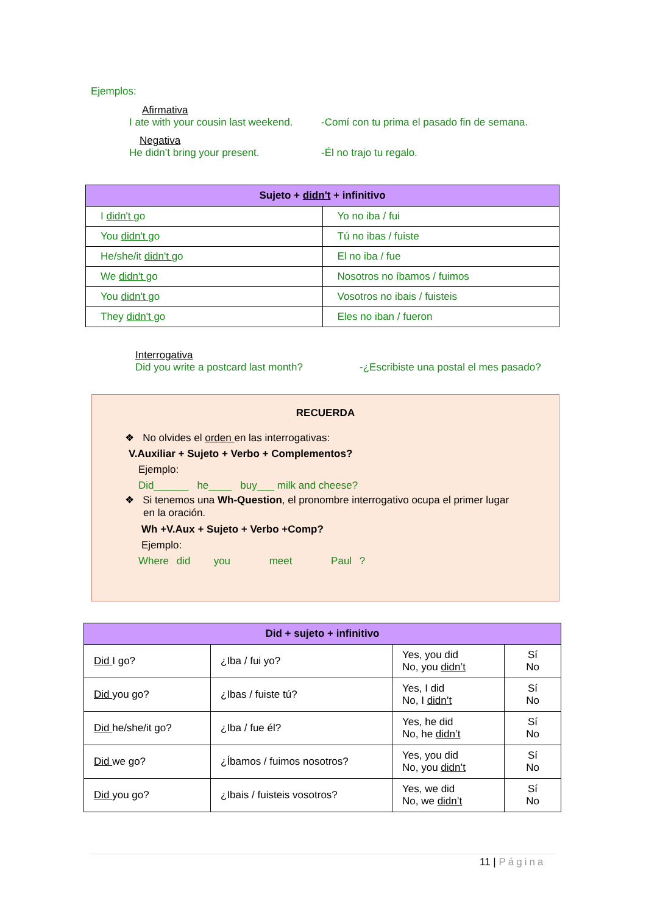Ejemplos:
Afirmativa
I ate with your cousin last weekend. -Comí con tu prima el pasado fin de semana.
Negativa
He didn’t bring your present. -Él no trajo tu regalo.
| Sujeto + didn't + infinitivo | |
| --- | --- |
| I didn't go | Yo no iba / fui |
| You didn't go | Tú no ibas / fuiste |
| He/she/it didn't go | El no iba / fue |
| We didn't go | Nosotros no íbamos / fuimos |
| You didn't go | Vosotros no ibais / fuisteis |
| They didn't go | Eles no iban / fueron |
Interrogativa
Did you write a postcard last month? -¿Escribiste una postal el mes pasado?
RECUERDA
❖ No olvides el orden en las interrogativas:
V.Auxiliar + Sujeto + Verbo + Complementos?
Ejemplo:
Did______ he____ buy___ milk and cheese?
❖ Si tenemos una Wh-Question, el pronombre interrogativo ocupa el primer lugar
en la oración.
Wh +V.Aux + Sujeto + Verbo +Comp?
Ejemplo:
Where did you meet Paul ?
| Did + sujeto + infinitivo | | | |
| --- | --- | --- | --- |
| Did I go? | ¿Iba / fui yo? | Yes, you did No, you didn’t | Sí No |
| Did you go? | ¿Ibas / fuiste tú? | Yes, I did No, I didn’t | Sí No |
| Did he/she/it go? | ¿Iba / fue él? | Yes, he did No, he didn’t | Sí No |
| Did we go? | ¿Íbamos / fuimos nosotros? | Yes, you did No, you didn’t | Sí No |
| Did you go? | ¿Ibais / fuisteis vosotros? | Yes, we did No, we didn’t | Sí No |
11 | Página